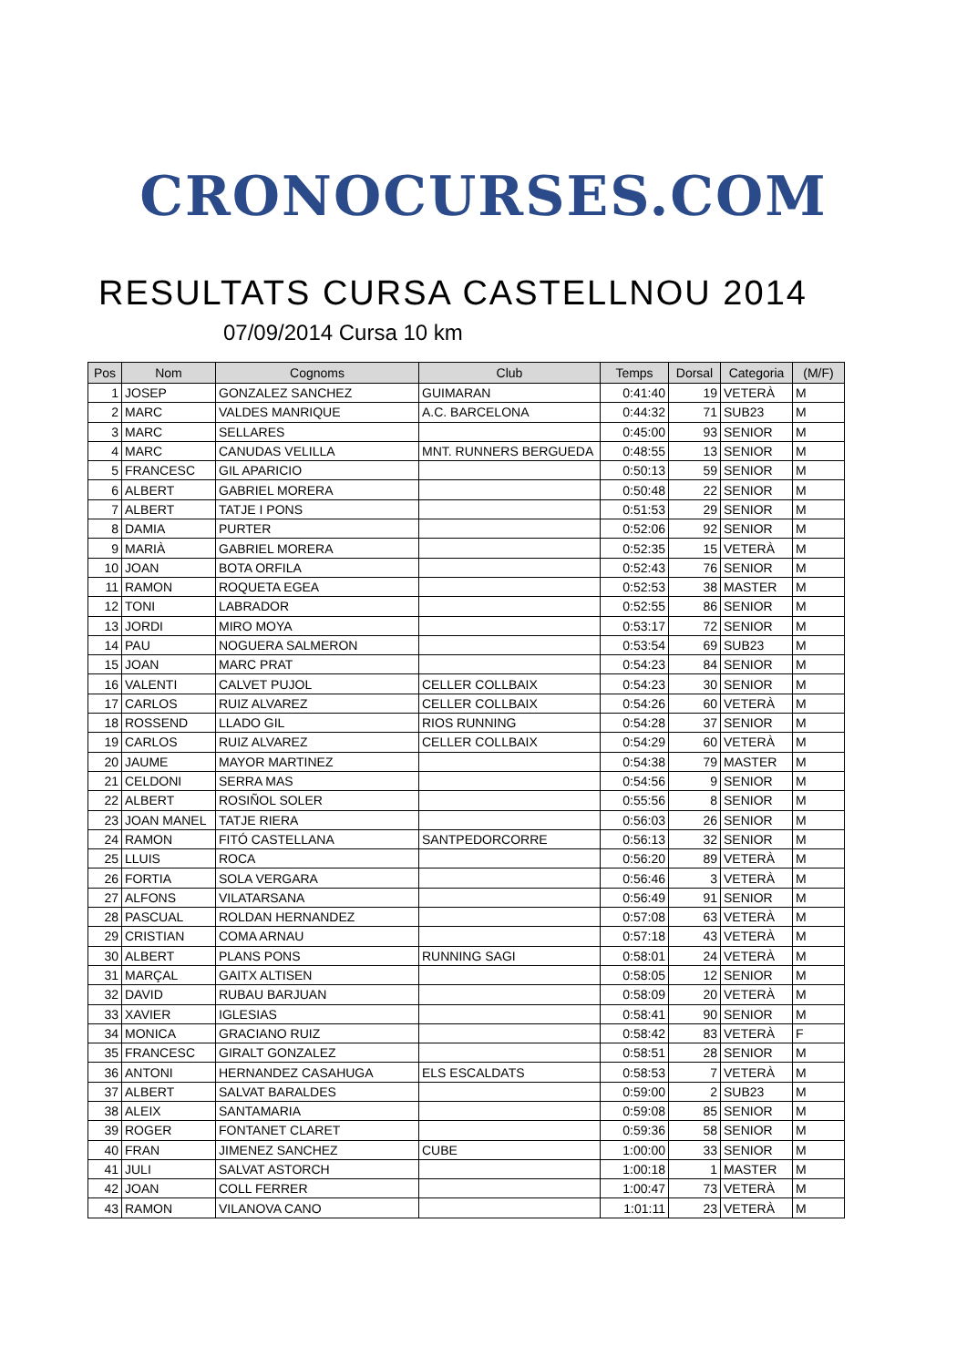CRONOCURSES.COM
RESULTATS CURSA CASTELLNOU 2014
07/09/2014 Cursa 10 km
| Pos | Nom | Cognoms | Club | Temps | Dorsal | Categoria | (M/F) |
| --- | --- | --- | --- | --- | --- | --- | --- |
| 1 | JOSEP | GONZALEZ SANCHEZ | GUIMARAN | 0:41:40 | 19 | VETERÀ | M |
| 2 | MARC | VALDES MANRIQUE | A.C. BARCELONA | 0:44:32 | 71 | SUB23 | M |
| 3 | MARC | SELLARES | | 0:45:00 | 93 | SENIOR | M |
| 4 | MARC | CANUDAS VELILLA | MNT. RUNNERS BERGUEDA | 0:48:55 | 13 | SENIOR | M |
| 5 | FRANCESC | GIL APARICIO | | 0:50:13 | 59 | SENIOR | M |
| 6 | ALBERT | GABRIEL MORERA | | 0:50:48 | 22 | SENIOR | M |
| 7 | ALBERT | TATJE I PONS | | 0:51:53 | 29 | SENIOR | M |
| 8 | DAMIA | PURTER | | 0:52:06 | 92 | SENIOR | M |
| 9 | MARIÀ | GABRIEL MORERA | | 0:52:35 | 15 | VETERÀ | M |
| 10 | JOAN | BOTA ORFILA | | 0:52:43 | 76 | SENIOR | M |
| 11 | RAMON | ROQUETA EGEA | | 0:52:53 | 38 | MASTER | M |
| 12 | TONI | LABRADOR | | 0:52:55 | 86 | SENIOR | M |
| 13 | JORDI | MIRO MOYA | | 0:53:17 | 72 | SENIOR | M |
| 14 | PAU | NOGUERA SALMERON | | 0:53:54 | 69 | SUB23 | M |
| 15 | JOAN | MARC PRAT | | 0:54:23 | 84 | SENIOR | M |
| 16 | VALENTI | CALVET PUJOL | CELLER COLLBAIX | 0:54:23 | 30 | SENIOR | M |
| 17 | CARLOS | RUIZ ALVAREZ | CELLER COLLBAIX | 0:54:26 | 60 | VETERÀ | M |
| 18 | ROSSEND | LLADO GIL | RIOS RUNNING | 0:54:28 | 37 | SENIOR | M |
| 19 | CARLOS | RUIZ ALVAREZ | CELLER COLLBAIX | 0:54:29 | 60 | VETERÀ | M |
| 20 | JAUME | MAYOR MARTINEZ | | 0:54:38 | 79 | MASTER | M |
| 21 | CELDONI | SERRA MAS | | 0:54:56 | 9 | SENIOR | M |
| 22 | ALBERT | ROSIÑOL SOLER | | 0:55:56 | 8 | SENIOR | M |
| 23 | JOAN MANEL | TATJE RIERA | | 0:56:03 | 26 | SENIOR | M |
| 24 | RAMON | FITÓ CASTELLANA | SANTPEDORCORRE | 0:56:13 | 32 | SENIOR | M |
| 25 | LLUIS | ROCA | | 0:56:20 | 89 | VETERÀ | M |
| 26 | FORTIA | SOLA VERGARA | | 0:56:46 | 3 | VETERÀ | M |
| 27 | ALFONS | VILATARSANA | | 0:56:49 | 91 | SENIOR | M |
| 28 | PASCUAL | ROLDAN HERNANDEZ | | 0:57:08 | 63 | VETERÀ | M |
| 29 | CRISTIAN | COMA ARNAU | | 0:57:18 | 43 | VETERÀ | M |
| 30 | ALBERT | PLANS PONS | RUNNING SAGI | 0:58:01 | 24 | VETERÀ | M |
| 31 | MARÇAL | GAITX ALTISEN | | 0:58:05 | 12 | SENIOR | M |
| 32 | DAVID | RUBAU BARJUAN | | 0:58:09 | 20 | VETERÀ | M |
| 33 | XAVIER | IGLESIAS | | 0:58:41 | 90 | SENIOR | M |
| 34 | MONICA | GRACIANO RUIZ | | 0:58:42 | 83 | VETERÀ | F |
| 35 | FRANCESC | GIRALT GONZALEZ | | 0:58:51 | 28 | SENIOR | M |
| 36 | ANTONI | HERNANDEZ CASAHUGA | ELS ESCALDATS | 0:58:53 | 7 | VETERÀ | M |
| 37 | ALBERT | SALVAT BARALDES | | 0:59:00 | 2 | SUB23 | M |
| 38 | ALEIX | SANTAMARIA | | 0:59:08 | 85 | SENIOR | M |
| 39 | ROGER | FONTANET CLARET | | 0:59:36 | 58 | SENIOR | M |
| 40 | FRAN | JIMENEZ SANCHEZ | CUBE | 1:00:00 | 33 | SENIOR | M |
| 41 | JULI | SALVAT ASTORCH | | 1:00:18 | 1 | MASTER | M |
| 42 | JOAN | COLL FERRER | | 1:00:47 | 73 | VETERÀ | M |
| 43 | RAMON | VILANOVA CANO | | 1:01:11 | 23 | VETERÀ | M |